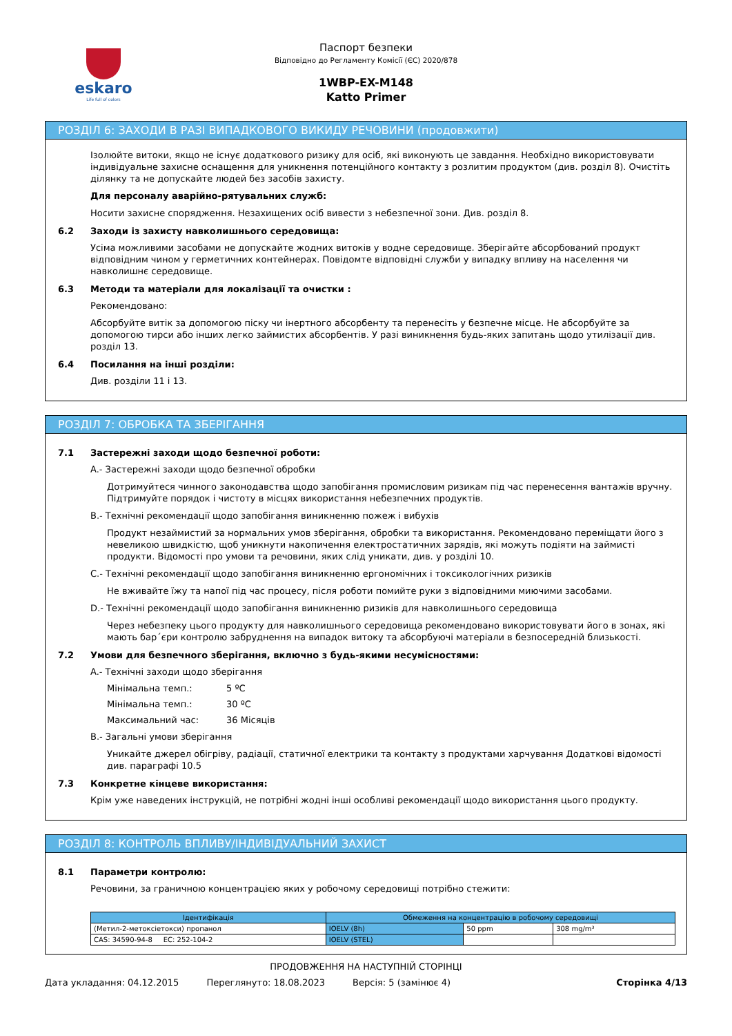eskaro
Life full of colors
Паспорт безпеки
Відповідно до Регламенту Комісії (ЄС) 2020/878
1WBP-EX-M148
Katto Primer
РОЗДІЛ 6: ЗАХОДИ В РАЗІ ВИПАДКОВОГО ВИКИДУ РЕЧОВИНИ (продовжити)
Ізолюйте витоки, якщо не існує додаткового ризику для осіб, які виконують це завдання. Необхідно використовувати індивідуальне захисне оснащення для уникнення потенційного контакту з розлитим продуктом (див. розділ 8). Очистіть ділянку та не допускайте людей без засобів захисту.
Для персоналу аварійно-рятувальних служб:
Носити захисне спорядження. Незахищених осіб вивести з небезпечної зони. Див. розділ 8.
6.2 Заходи із захисту навколишнього середовища:
Усіма можливими засобами не допускайте жодних витоків у водне середовище. Зберігайте абсорбований продукт відповідним чином у герметичних контейнерах. Повідомте відповідні служби у випадку впливу на населення чи навколишнє середовище.
6.3 Методи та матеріали для локалізації та очистки :
Рекомендовано:
Абсорбуйте витік за допомогою піску чи інертного абсорбенту та перенесіть у безпечне місце. Не абсорбуйте за допомогою тирси або інших легко займистих абсорбентів. У разі виникнення будь-яких запитань щодо утилізації див. розділ 13.
6.4 Посилання на інші розділи:
Див. розділи 11 і 13.
РОЗДІЛ 7: ОБРОБКА ТА ЗБЕРІГАННЯ
7.1 Застережні заходи щодо безпечної роботи:
A.- Застережні заходи щодо безпечної обробки
Дотримуйтеся чинного законодавства щодо запобігання промисловим ризикам під час перенесення вантажів вручну. Підтримуйте порядок і чистоту в місцях використання небезпечних продуктів.
B.- Технічні рекомендації щодо запобігання виникненню пожеж і вибухів
Продукт незаймистий за нормальних умов зберігання, обробки та використання. Рекомендовано переміщати його з невеликою швидкістю, щоб уникнути накопичення електростатичних зарядів, які можуть подіяти на займисті продукти. Відомості про умови та речовини, яких слід уникати, див. у розділі 10.
C.- Технічні рекомендації щодо запобігання виникненню ергономічних і токсикологічних ризиків
Не вживайте їжу та напої під час процесу, після роботи помийте руки з відповідними миючими засобами.
D.- Технічні рекомендації щодо запобігання виникненню ризиків для навколишнього середовища
Через небезпеку цього продукту для навколишнього середовища рекомендовано використовувати його в зонах, які мають бар´єри контролю забруднення на випадок витоку та абсорбуючі матеріали в безпосередній близькості.
7.2 Умови для безпечного зберігання, включно з будь-якими несумісностями:
A.- Технічні заходи щодо зберігання
Мінімальна темп.: 5 ºC
Мінімальна темп.: 30 ºC
Максимальний час: 36 Місяців
B.- Загальні умови зберігання
Уникайте джерел обігріву, радіації, статичної електрики та контакту з продуктами харчування Додаткові відомості див. параграфі 10.5
7.3 Конкретне кінцеве використання:
Крім уже наведених інструкцій, не потрібні жодні інші особливі рекомендації щодо використання цього продукту.
РОЗДІЛ 8: КОНТРОЛЬ ВПЛИВУ/ІНДИВІДУАЛЬНИЙ ЗАХИСТ
8.1 Параметри контролю:
Речовини, за граничною концентрацією яких у робочому середовищі потрібно стежити:
| Ідентифікація | Обмеження на концентрацію в робочому середовищі | | |
| --- | --- | --- | --- |
| (Метил-2-метоксіетокси) пропанол | IOELV (8h) | 50 ppm | 308 mg/m³ |
| CAS: 34590-94-8 EC: 252-104-2 | IOELV (STEL) | | |
ПРОДОВЖЕННЯ НА НАСТУПНІЙ СТОРІНЦІ
Дата укладання: 04.12.2015 Переглянуто: 18.08.2023 Версія: 5 (замінює 4) Сторінка 4/13